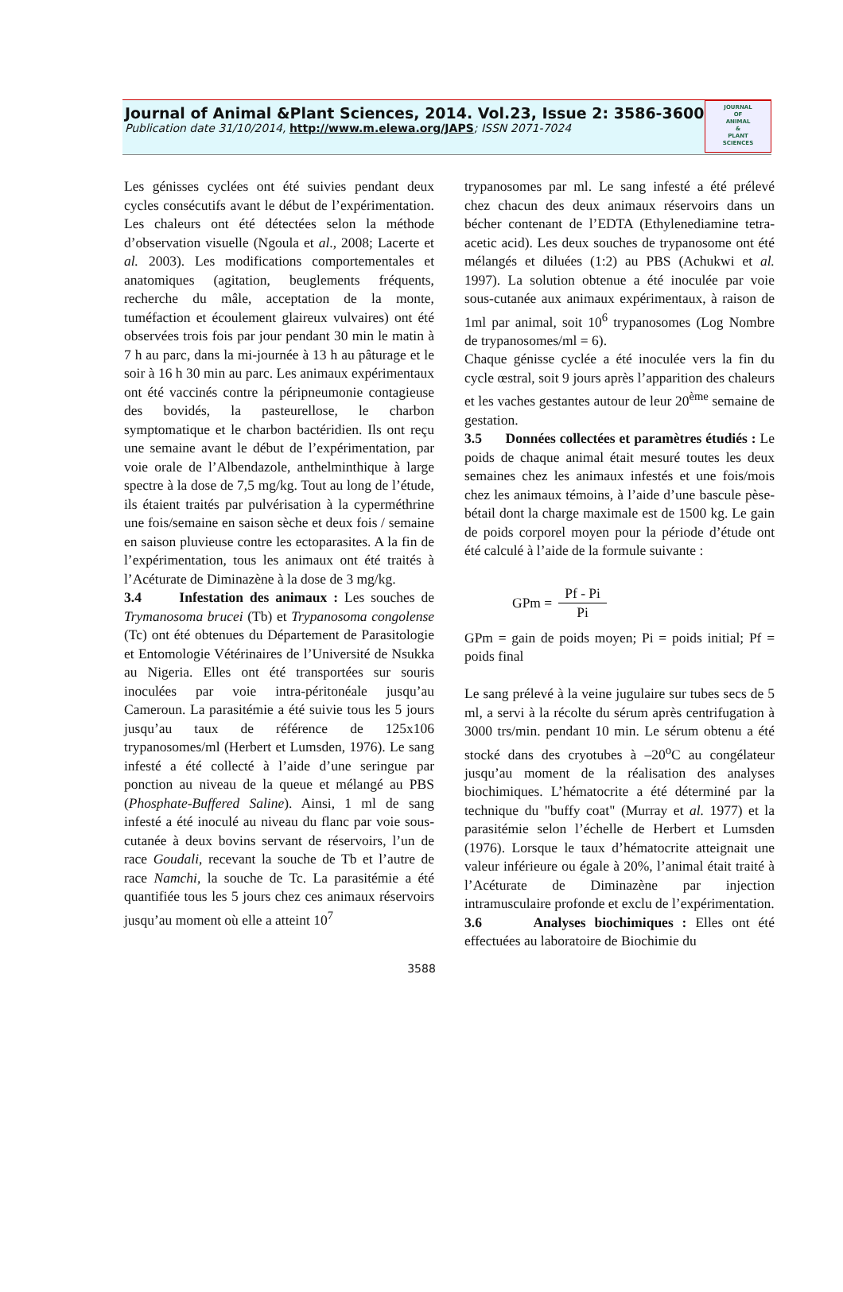Journal of Animal &Plant Sciences, 2014. Vol.23, Issue 2: 3586-3600
Publication date 31/10/2014, http://www.m.elewa.org/JAPS; ISSN 2071-7024
JOURNAL
OF
ANIMAL
&
PLANT
SCIENCES
Les génisses cyclées ont été suivies pendant deux cycles consécutifs avant le début de l’expérimentation. Les chaleurs ont été détectées selon la méthode d’observation visuelle (Ngoula et al., 2008; Lacerte et al. 2003). Les modifications comportementales et anatomiques (agitation, beuglements fréquents, recherche du mâle, acceptation de la monte, tuméfaction et écoulement glaireux vulvaires) ont été observées trois fois par jour pendant 30 min le matin à 7 h au parc, dans la mi-journée à 13 h au pâturage et le soir à 16 h 30 min au parc. Les animaux expérimentaux ont été vaccinés contre la péripneumonie contagieuse des bovidés, la pasteurellose, le charbon symptomatique et le charbon bactéridien. Ils ont reçu une semaine avant le début de l’expérimentation, par voie orale de l’Albendazole, anthelminthique à large spectre à la dose de 7,5 mg/kg. Tout au long de l’étude, ils étaient traités par pulvérisation à la cyperméthrine une fois/semaine en saison sèche et deux fois / semaine en saison pluvieuse contre les ectoparasites. A la fin de l’expérimentation, tous les animaux ont été traités à l’Acéturate de Diminazène à la dose de 3 mg/kg.
3.4 Infestation des animaux : Les souches de Trymanosoma brucei (Tb) et Trypanosoma congolense (Tc) ont été obtenues du Département de Parasitologie et Entomologie Vétérinaires de l’Université de Nsukka au Nigeria. Elles ont été transportées sur souris inoculées par voie intra-péritonéale jusqu’au Cameroun. La parasitémie a été suivie tous les 5 jours jusqu’au taux de référence de 125x106 trypanosomes/ml (Herbert et Lumsden, 1976). Le sang infesté a été collecté à l’aide d’une seringue par ponction au niveau de la queue et mélangé au PBS (Phosphate-Buffered Saline). Ainsi, 1 ml de sang infesté a été inoculé au niveau du flanc par voie sous-cutanée à deux bovins servant de réservoirs, l’un de race Goudali, recevant la souche de Tb et l’autre de race Namchi, la souche de Tc. La parasitémie a été quantifiée tous les 5 jours chez ces animaux réservoirs jusqu’au moment où elle a atteint 10<sup>7</sup>
trypanosomes par ml. Le sang infesté a été prélevé chez chacun des deux animaux réservoirs dans un bécher contenant de l’EDTA (Ethylenediamine tetra-acetic acid). Les deux souches de trypanosome ont été mélangés et diluées (1:2) au PBS (Achukwi et al. 1997). La solution obtenue a été inoculée par voie sous-cutanée aux animaux expérimentaux, à raison de 1ml par animal, soit 10<sup>6</sup> trypanosomes (Log Nombre de trypanosomes/ml = 6).
Chaque génisse cyclée a été inoculée vers la fin du cycle œstral, soit 9 jours après l’apparition des chaleurs et les vaches gestantes autour de leur 20<sup>ème</sup> semaine de gestation.
3.5 Données collectées et paramètres étudiés : Le poids de chaque animal était mesuré toutes les deux semaines chez les animaux infestés et une fois/mois chez les animaux témoins, à l’aide d’une bascule pèse-bétail dont la charge maximale est de 1500 kg. Le gain de poids corporel moyen pour la période d’étude ont été calculé à l’aide de la formule suivante :
GPm = Pf - Pi Pi
GPm = gain de poids moyen; Pi = poids initial; Pf = poids final
Le sang prélevé à la veine jugulaire sur tubes secs de 5 ml, a servi à la récolte du sérum après centrifugation à 3000 trs/min. pendant 10 min. Le sérum obtenu a été stocké dans des cryotubes à –20<sup>o</sup>C au congélateur jusqu’au moment de la réalisation des analyses biochimiques. L’hématocrite a été déterminé par la technique du "buffy coat" (Murray et al. 1977) et la parasitémie selon l’échelle de Herbert et Lumsden (1976). Lorsque le taux d’hématocrite atteignait une valeur inférieure ou égale à 20%, l’animal était traité à l’Acéturate de Diminazène par injection intramusculaire profonde et exclu de l’expérimentation.
3.6 Analyses biochimiques : Elles ont été effectuées au laboratoire de Biochimie du
3588